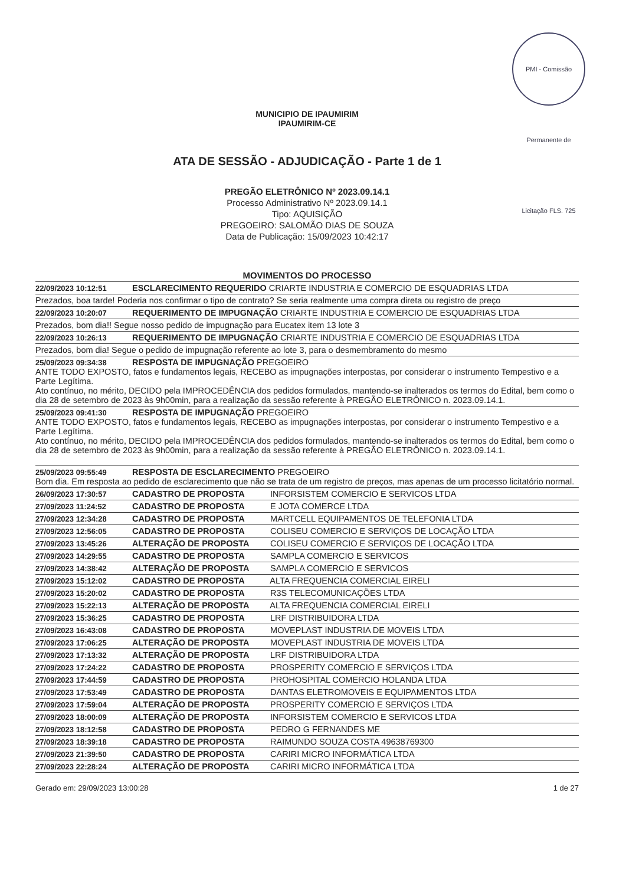PMI - Comissão Permanente de Licitação FLS. 725
MUNICIPIO DE IPAUMIRIM
IPAUMIRIM-CE
ATA DE SESSÃO - ADJUDICAÇÃO - Parte 1 de 1
PREGÃO ELETRÔNICO Nº 2023.09.14.1
Processo Administrativo Nº 2023.09.14.1
Tipo: AQUISIÇÃO
PREGOEIRO: SALOMÃO DIAS DE SOUZA
Data de Publicação: 15/09/2023 10:42:17
MOVIMENTOS DO PROCESSO
22/09/2023 10:12:51 ESCLARECIMENTO REQUERIDO CRIARTE INDUSTRIA E COMERCIO DE ESQUADRIAS LTDA
Prezados, boa tarde! Poderia nos confirmar o tipo de contrato? Se seria realmente uma compra direta ou registro de preço
22/09/2023 10:20:07 REQUERIMENTO DE IMPUGNAÇÃO CRIARTE INDUSTRIA E COMERCIO DE ESQUADRIAS LTDA
Prezados, bom dia!! Segue nosso pedido de impugnação para Eucatex item 13 lote 3
22/09/2023 10:26:13 REQUERIMENTO DE IMPUGNAÇÃO CRIARTE INDUSTRIA E COMERCIO DE ESQUADRIAS LTDA
Prezados, bom dia! Segue o pedido de impugnação referente ao lote 3, para o desmembramento do mesmo
25/09/2023 09:34:38 RESPOSTA DE IMPUGNAÇÃO PREGOEIRO
ANTE TODO EXPOSTO, fatos e fundamentos legais, RECEBO as impugnações interpostas, por considerar o instrumento Tempestivo e a Parte Legítima.
Ato contínuo, no mérito, DECIDO pela IMPROCEDÊNCIA dos pedidos formulados, mantendo-se inalterados os termos do Edital, bem como o dia 28 de setembro de 2023 às 9h00min, para a realização da sessão referente à PREGÃO ELETRÔNICO n. 2023.09.14.1.
25/09/2023 09:41:30 RESPOSTA DE IMPUGNAÇÃO PREGOEIRO
ANTE TODO EXPOSTO, fatos e fundamentos legais, RECEBO as impugnações interpostas, por considerar o instrumento Tempestivo e a Parte Legítima.
Ato contínuo, no mérito, DECIDO pela IMPROCEDÊNCIA dos pedidos formulados, mantendo-se inalterados os termos do Edital, bem como o dia 28 de setembro de 2023 às 9h00min, para a realização da sessão referente à PREGÃO ELETRÔNICO n. 2023.09.14.1.
25/09/2023 09:55:49 RESPOSTA DE ESCLARECIMENTO PREGOEIRO
Bom dia. Em resposta ao pedido de esclarecimento que não se trata de um registro de preços, mas apenas de um processo licitatório normal.
26/09/2023 17:30:57 CADASTRO DE PROPOSTA INFORSISTEM COMERCIO E SERVICOS LTDA
27/09/2023 11:24:52 CADASTRO DE PROPOSTA E JOTA COMERCE LTDA
27/09/2023 12:34:28 CADASTRO DE PROPOSTA MARTCELL EQUIPAMENTOS DE TELEFONIA LTDA
27/09/2023 12:56:05 CADASTRO DE PROPOSTA COLISEU COMERCIO E SERVIÇOS DE LOCAÇÃO LTDA
27/09/2023 13:45:26 ALTERAÇÃO DE PROPOSTA COLISEU COMERCIO E SERVIÇOS DE LOCAÇÃO LTDA
27/09/2023 14:29:55 CADASTRO DE PROPOSTA SAMPLA COMERCIO E SERVICOS
27/09/2023 14:38:42 ALTERAÇÃO DE PROPOSTA SAMPLA COMERCIO E SERVICOS
27/09/2023 15:12:02 CADASTRO DE PROPOSTA ALTA FREQUENCIA COMERCIAL EIRELI
27/09/2023 15:20:02 CADASTRO DE PROPOSTA R3S TELECOMUNICAÇÕES LTDA
27/09/2023 15:22:13 ALTERAÇÃO DE PROPOSTA ALTA FREQUENCIA COMERCIAL EIRELI
27/09/2023 15:36:25 CADASTRO DE PROPOSTA LRF DISTRIBUIDORA LTDA
27/09/2023 16:43:08 CADASTRO DE PROPOSTA MOVEPLAST INDUSTRIA DE MOVEIS LTDA
27/09/2023 17:06:25 ALTERAÇÃO DE PROPOSTA MOVEPLAST INDUSTRIA DE MOVEIS LTDA
27/09/2023 17:13:32 ALTERAÇÃO DE PROPOSTA LRF DISTRIBUIDORA LTDA
27/09/2023 17:24:22 CADASTRO DE PROPOSTA PROSPERITY COMERCIO E SERVIÇOS LTDA
27/09/2023 17:44:59 CADASTRO DE PROPOSTA PROHOSPITAL COMERCIO HOLANDA LTDA
27/09/2023 17:53:49 CADASTRO DE PROPOSTA DANTAS ELETROMOVEIS E EQUIPAMENTOS LTDA
27/09/2023 17:59:04 ALTERAÇÃO DE PROPOSTA PROSPERITY COMERCIO E SERVIÇOS LTDA
27/09/2023 18:00:09 ALTERAÇÃO DE PROPOSTA INFORSISTEM COMERCIO E SERVICOS LTDA
27/09/2023 18:12:58 CADASTRO DE PROPOSTA PEDRO G FERNANDES ME
27/09/2023 18:39:18 CADASTRO DE PROPOSTA RAIMUNDO SOUZA COSTA 49638769300
27/09/2023 21:39:50 CADASTRO DE PROPOSTA CARIRI MICRO INFORMÁTICA LTDA
27/09/2023 22:28:24 ALTERAÇÃO DE PROPOSTA CARIRI MICRO INFORMÁTICA LTDA
Gerado em: 29/09/2023 13:00:28 1 de 27